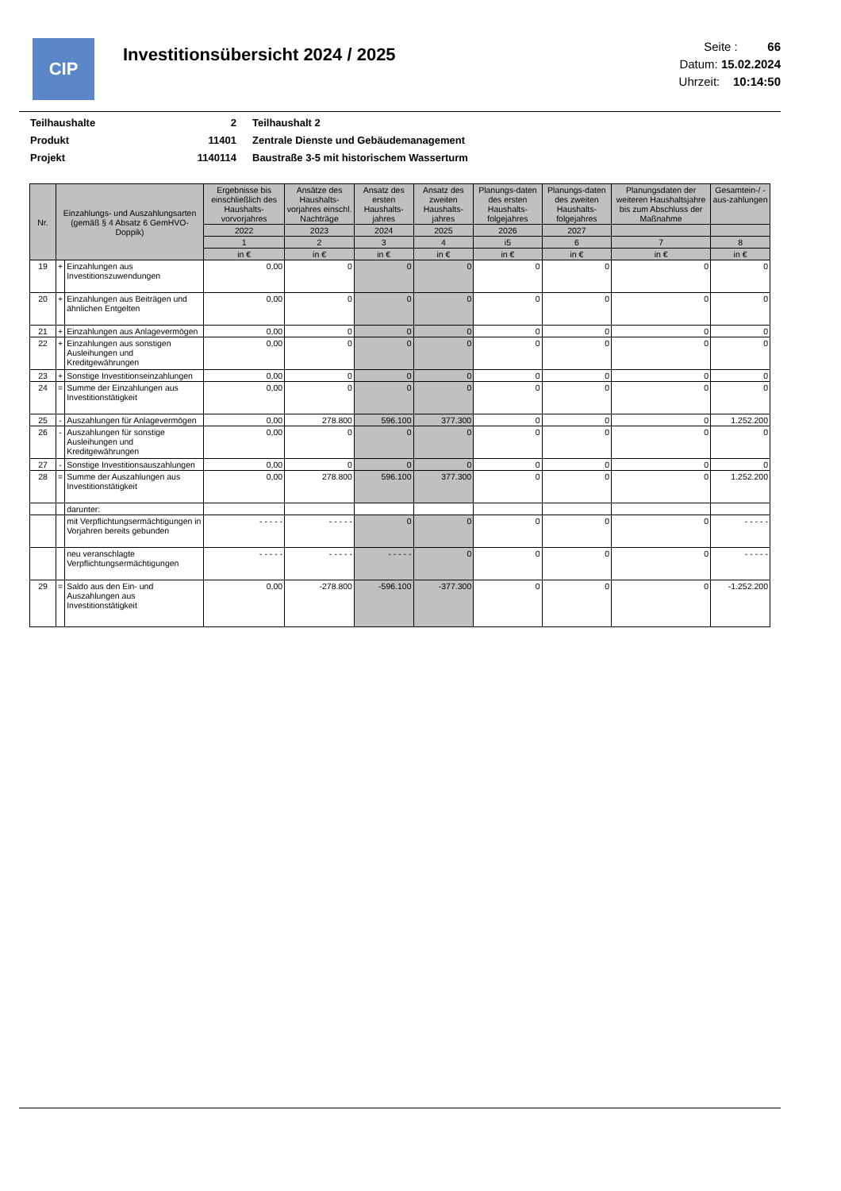CIP
Investitionsübersicht 2024 / 2025
Seite : 66
Datum: 15.02.2024
Uhrzeit: 10:14:50
| Teilhaushalte | 2 | Teilhaushalt 2 |
| Produkt | 11401 | Zentrale Dienste und Gebäudemanagement |
| Projekt | 1140114 | Baustraße 3-5 mit historischem Wasserturm |
| Nr. | Einzahlungs- und Auszahlungsarten (gemäß § 4 Absatz 6 GemHVO-Doppik) | | Ergebnisse bis einschließlich des Haushalts-vorvorjahres | Ansätze des Haushalts-vorjahres einschl. Nachträge | Ansatz des ersten Haushalts-jahres | Ansatz des zweiten Haushalts-jahres | Planungs-daten des ersten Haushalts-folgejahres | Planungs-daten des zweiten Haushalts-folgejahres | Planungsdaten der weiteren Haushaltsjahre bis zum Abschluss der Maßnahme | Gesamtein-/ -aus-zahlungen |
| --- | --- | --- | --- | --- | --- | --- | --- | --- | --- | --- |
| | | | 2022 | 2023 | 2024 | 2025 | 2026 | 2027 | | |
| | | | 1 | 2 | 3 | 4 | i5 | 6 | 7 | 8 |
| | | | in € | in € | in € | in € | in € | in € | in € | in € |
| 19 | + | Einzahlungen aus Investitionszuwendungen | 0,00 | 0 | 0 | 0 | 0 | 0 | 0 | 0 |
| 20 | + | Einzahlungen aus Beiträgen und ähnlichen Entgelten | 0,00 | 0 | 0 | 0 | 0 | 0 | 0 | 0 |
| 21 | + | Einzahlungen aus Anlagevermögen | 0,00 | 0 | 0 | 0 | 0 | 0 | 0 | 0 |
| 22 | + | Einzahlungen aus sonstigen Ausleihungen und Kreditgewährungen | 0,00 | 0 | 0 | 0 | 0 | 0 | 0 | 0 |
| 23 | + | Sonstige Investitionseinzahlungen | 0,00 | 0 | 0 | 0 | 0 | 0 | 0 | 0 |
| 24 | = | Summe der Einzahlungen aus Investitionstätigkeit | 0,00 | 0 | 0 | 0 | 0 | 0 | 0 | 0 |
| 25 | - | Auszahlungen für Anlagevermögen | 0,00 | 278.800 | 596.100 | 377.300 | 0 | 0 | 0 | 1.252.200 |
| 26 | - | Auszahlungen für sonstige Ausleihungen und Kreditgewährungen | 0,00 | 0 | 0 | 0 | 0 | 0 | 0 | 0 |
| 27 | - | Sonstige Investitionsauszahlungen | 0,00 | 0 | 0 | 0 | 0 | 0 | 0 | 0 |
| 28 | = | Summe der Auszahlungen aus Investitionstätigkeit | 0,00 | 278.800 | 596.100 | 377.300 | 0 | 0 | 0 | 1.252.200 |
| | | darunter: | | | | | | | | |
| | | mit Verpflichtungsermächtigungen in Vorjahren bereits gebunden | - - - - - | - - - - - | 0 | 0 | 0 | 0 | 0 | - - - - - |
| | | neu veranschlagte Verpflichtungsermächtigungen | - - - - - | - - - - - | - - - - - | 0 | 0 | 0 | 0 | - - - - - |
| 29 | = | Saldo aus den Ein- und Auszahlungen aus Investitionstätigkeit | 0,00 | -278.800 | -596.100 | -377.300 | 0 | 0 | 0 | -1.252.200 |